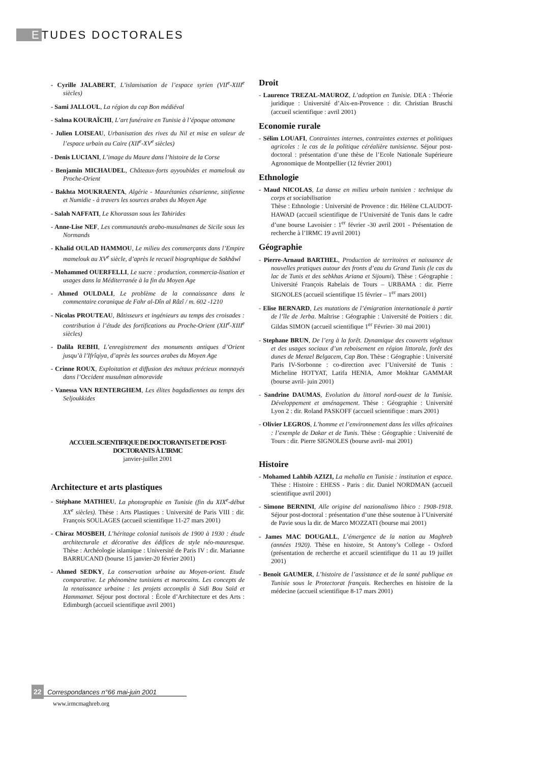ETUDES DOCTORALES
- Cyrille JALABERT, L’islamisation de l’espace syrien (VII<sup>e</sup>-XIII<sup>e</sup> siècles)
- Sami JALLOUL, La région du cap Bon médiéval
- Salma KOURAÏCHI, L’art funéraire en Tunisie à l’époque ottomane
- Julien LOISEAU, Urbanisation des rives du Nil et mise en valeur de l’espace urbain au Caire (XII<sup>e</sup>-XV<sup>e</sup> siècles)
- Denis LUCIANI, L’image du Maure dans l’histoire de la Corse
- Benjamin MICHAUDEL, Châteaux-forts ayyoubides et mamelouk au Proche-Orient
- Bakhta MOUKRAENTA, Algérie - Maurétanies césarienne, sitifienne et Numidie - à travers les sources arabes du Moyen Age
- Salah NAFFATI, Le Khorassan sous les Tahirides
- Anne-Lise NEF, Les communautés arabo-musulmanes de Sicile sous les Normands
- Khalid OULAD HAMMOU, Le milieu des commerçants dans l’Empire mamelouk au XV<sup>e</sup> siècle, d’après le recueil biographique de Sakhâwî
- Mohammed OUERFELLI, Le sucre : production, commercia-lisation et usages dans la Méditerranée à la fin du Moyen Age
- Ahmed OULDALI, Le problème de la connaissance dans le commentaire coranique de Fahr al-Dîn al Râzî / m. 602 -1210
- Nicolas PROUTEAU, Bâtisseurs et ingénieurs au temps des croisades : contribution à l’étude des fortifications au Proche-Orient (XII<sup>e</sup>-XIII<sup>e</sup> siècles)
- Dalila REBHI, L’enregistrement des monuments antiques d’Orient jusqu’à l’Ifrîqiya, d’après les sources arabes du Moyen Age
- Crinne ROUX, Exploitation et diffusion des métaux précieux monnayés dans l’Occident musulman almoravide
- Vanessa VAN RENTERGHEM, Les élites bagdadiennes au temps des Seljoukkides
ACCUEIL SCIENTIFIQUE DE DOCTORANTS ET DE POST-DOCTORANTS À L’IRMC
janvier-juillet 2001
Architecture et arts plastiques
- Stéphane MATHIEU, La photographie en Tunisie (fin du XIX<sup>e</sup>-début XX<sup>e</sup> siècles). Thèse : Arts Plastiques : Université de Paris VIII : dir. François SOULAGES (accueil scientifique 11-27 mars 2001)
- Chiraz MOSBEH, L’héritage colonial tunisois de 1900 à 1930 : étude architecturale et décorative des édifices de style néo-mauresque. Thèse : Archéologie islamique : Université de Paris IV : dir. Marianne BARRUCAND (bourse 15 janvier-20 février 2001)
- Ahmed SEDKY, La conservation urbaine au Moyen-orient. Etude comparative. Le phénomène tunisiens et marocains. Les concepts de la renaissance urbaine : les projets accomplis à Sidi Bou Saïd et Hammamet. Séjour post doctoral : École d’Architecture et des Arts : Edimburgh (accueil scientifique avril 2001)
Droit
- Laurence TREZAL-MAUROZ, L’adoption en Tunisie. DEA : Théorie juridique : Université d’Aix-en-Provence : dir. Christian Bruschi (accueil scientifique : avril 2001)
Economie rurale
- Sélim LOUAFI, Contraintes internes, contraintes externes et politiques agricoles : le cas de la politique céréalière tunisienne. Séjour post-doctoral : présentation d’une thèse de l’Ecole Nationale Supérieure Agronomique de Montpellier (12 février 2001)
Ethnologie
- Maud NICOLAS, La danse en milieu urbain tunisien : technique du corps et sociabilisation
Thèse : Ethnologie : Université de Provence : dir. Hélène CLAUDOT-HAWAD (accueil scientifique de l’Université de Tunis dans le cadre d’une bourse Lavoisier : 1<sup>er</sup> février -30 avril 2001 - Présentation de recherche à l’IRMC 19 avril 2001)
Géographie
- Pierre-Arnaud BARTHEL, Production de territoires et naissance de nouvelles pratiques autour des fronts d’eau du Grand Tunis (le cas du lac de Tunis et des sebkhas Ariana et Sijoumi). Thèse : Géographie : Université François Rabelais de Tours – URBAMA : dir. Pierre SIGNOLES (accueil scientifique 15 février – 1<sup>er</sup> mars 2001)
- Elise BERNARD, Les mutations de l’émigration internationale à partir de l’île de Jerba. Maîtrise : Géographie : Université de Poitiers : dir. Gildas SIMON (accueil scientifique 1<sup>er</sup> Février- 30 mai 2001)
- Stephane BRUN, De l’erg à la forêt. Dynamique des couverts végétaux et des usages sociaux d’un reboisement en région littorale, forêt des dunes de Menzel Belgacem, Cap Bon. Thèse : Géographie : Université Paris IV-Sorbonne : co-direction avec l’Université de Tunis : Micheline HOTYAT, Latifa HENIA, Amor Mokhtar GAMMAR (bourse avril- juin 2001)
- Sandrine DAUMAS, Evolution du littoral nord-ouest de la Tunisie. Développement et aménagement. Thèse : Géographie : Université Lyon 2 : dir. Roland PASKOFF (accueil scientifique : mars 2001)
- Olivier LEGROS, L’homme et l’environnement dans les villes africaines : l’exemple de Dakar et de Tunis. Thèse : Géographie : Université de Tours : dir. Pierre SIGNOLES (bourse avril- mai 2001)
Histoire
- Mohamed Lahbib AZIZI, La mehalla en Tunisie : institution et espace. Thèse : Histoire : EHESS - Paris : dir. Daniel NORDMAN (accueil scientifique avril 2001)
- Simone BERNINI, Alle origine del nazionalismo libico : 1908-1918. Séjour post-doctoral : présentation d’une thèse soutenue à l’Université de Pavie sous la dir. de Marco MOZZATI (bourse mai 2001)
- James MAC DOUGALL, L’émergence de la nation au Maghreb (années 1920). Thèse en histoire, St Antony’s College - Oxford (présentation de recherche et accueil scientifique du 11 au 19 juillet 2001)
- Benoit GAUMER, L’histoire de l’assistance et de la santé publique en Tunisie sous le Protectorat français. Recherches en histoire de la médecine (accueil scientifique 8-17 mars 2001)
22 Correspondances n°66 mai-juin 2001
www.irmcmaghreb.org